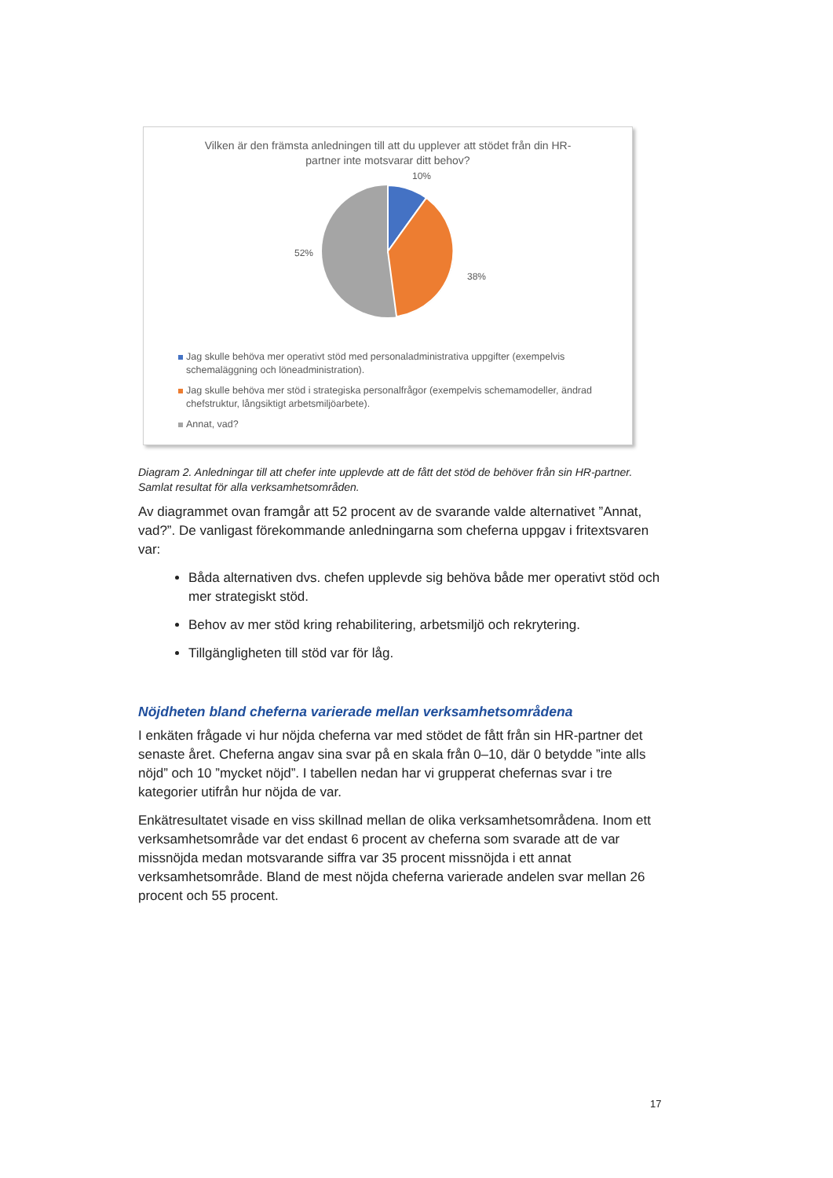Vilken är den främsta anledningen till att du upplever att stödet från din HR-
partner inte motsvarar ditt behov?
10%
38%
52%
Jag skulle behöva mer operativt stöd med personaladministrativa uppgifter (exempelvis schemaläggning och löneadministration).
Jag skulle behöva mer stöd i strategiska personalfrågor (exempelvis schemamodeller, ändrad chefstruktur, långsiktigt arbetsmiljöarbete).
Annat, vad?
Diagram 2. Anledningar till att chefer inte upplevde att de fått det stöd de behöver från sin HR-partner. Samlat resultat för alla verksamhetsområden.
Av diagrammet ovan framgår att 52 procent av de svarande valde alternativet ”Annat, vad?”. De vanligast förekommande anledningarna som cheferna uppgav i fritextsvaren var:
Båda alternativen dvs. chefen upplevde sig behöva både mer operativt stöd och mer strategiskt stöd.
Behov av mer stöd kring rehabilitering, arbetsmiljö och rekrytering.
Tillgängligheten till stöd var för låg.
Nöjdheten bland cheferna varierade mellan verksamhetsområdena
I enkäten frågade vi hur nöjda cheferna var med stödet de fått från sin HR-partner det senaste året. Cheferna angav sina svar på en skala från 0–10, där 0 betydde ”inte alls nöjd” och 10 ”mycket nöjd”. I tabellen nedan har vi grupperat chefernas svar i tre kategorier utifrån hur nöjda de var.
Enkätresultatet visade en viss skillnad mellan de olika verksamhetsområdena. Inom ett verksamhetsområde var det endast 6 procent av cheferna som svarade att de var missnöjda medan motsvarande siffra var 35 procent missnöjda i ett annat verksamhetsområde. Bland de mest nöjda cheferna varierade andelen svar mellan 26 procent och 55 procent.
17